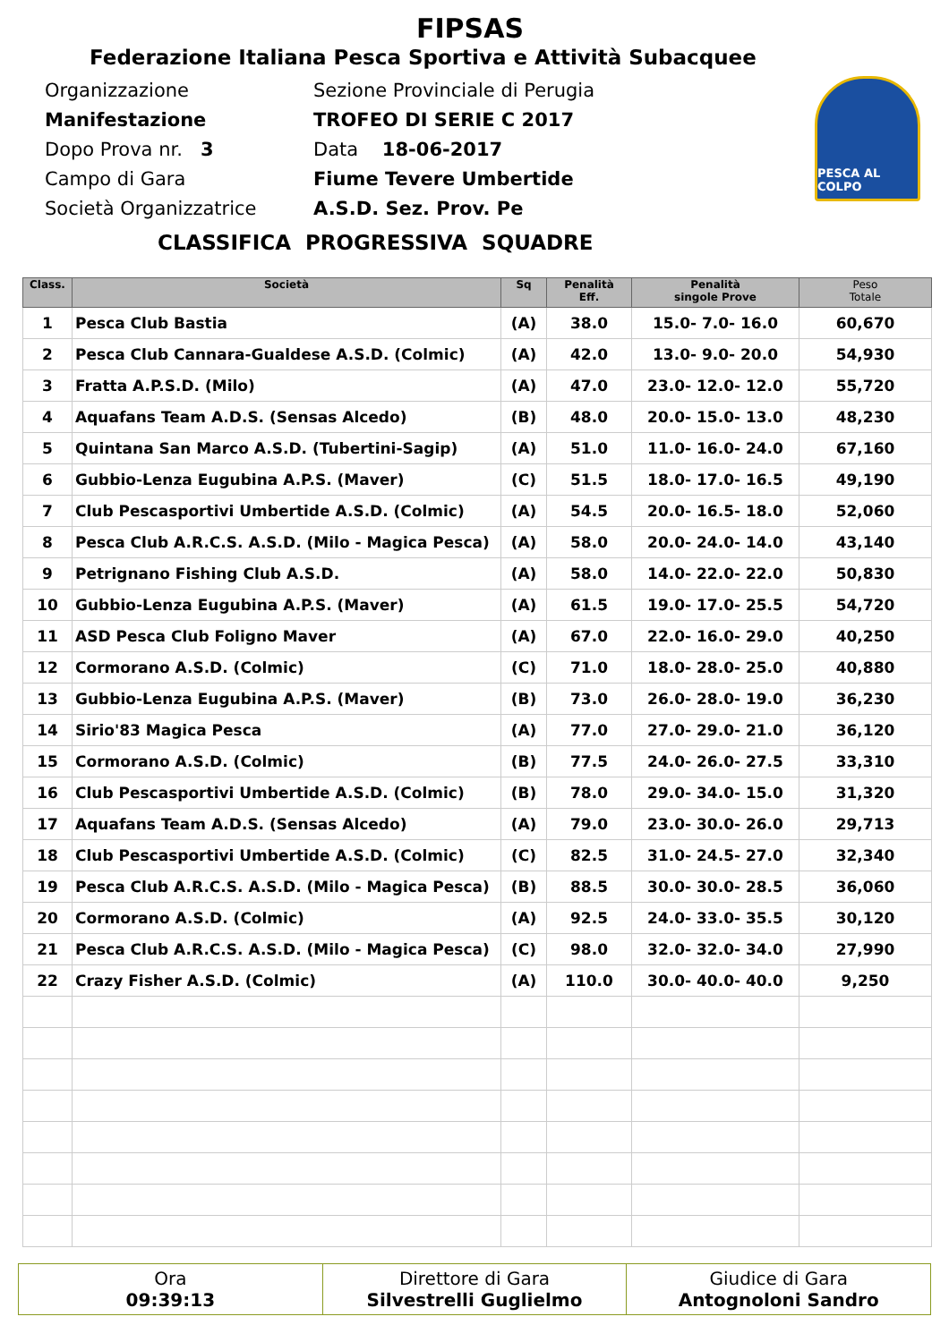FIPSAS
Federazione Italiana Pesca Sportiva e Attività Subacquee
Organizzazione
Manifestazione
Dopo Prova nr. 3
Campo di Gara
Società Organizzatrice
Sezione Provinciale di Perugia
TROFEO DI SERIE C 2017
Data 18-06-2017
Fiume Tevere Umbertide
A.S.D. Sez. Prov. Pe
PESCA AL COLPO
CLASSIFICA PROGRESSIVA SQUADRE
| Class. | Società | Sq | Penalità Eff. | Penalità singole Prove | Peso Totale |
| --- | --- | --- | --- | --- | --- |
| 1 | Pesca Club Bastia | (A) | 38.0 | 15.0- 7.0- 16.0 | 60,670 |
| 2 | Pesca Club Cannara-Gualdese A.S.D. (Colmic) | (A) | 42.0 | 13.0- 9.0- 20.0 | 54,930 |
| 3 | Fratta A.P.S.D. (Milo) | (A) | 47.0 | 23.0- 12.0- 12.0 | 55,720 |
| 4 | Aquafans Team A.D.S. (Sensas Alcedo) | (B) | 48.0 | 20.0- 15.0- 13.0 | 48,230 |
| 5 | Quintana San Marco A.S.D. (Tubertini-Sagip) | (A) | 51.0 | 11.0- 16.0- 24.0 | 67,160 |
| 6 | Gubbio-Lenza Eugubina A.P.S. (Maver) | (C) | 51.5 | 18.0- 17.0- 16.5 | 49,190 |
| 7 | Club Pescasportivi Umbertide A.S.D. (Colmic) | (A) | 54.5 | 20.0- 16.5- 18.0 | 52,060 |
| 8 | Pesca Club A.R.C.S. A.S.D. (Milo - Magica Pesca) | (A) | 58.0 | 20.0- 24.0- 14.0 | 43,140 |
| 9 | Petrignano Fishing Club A.S.D. | (A) | 58.0 | 14.0- 22.0- 22.0 | 50,830 |
| 10 | Gubbio-Lenza Eugubina A.P.S. (Maver) | (A) | 61.5 | 19.0- 17.0- 25.5 | 54,720 |
| 11 | ASD Pesca Club Foligno Maver | (A) | 67.0 | 22.0- 16.0- 29.0 | 40,250 |
| 12 | Cormorano A.S.D. (Colmic) | (C) | 71.0 | 18.0- 28.0- 25.0 | 40,880 |
| 13 | Gubbio-Lenza Eugubina A.P.S. (Maver) | (B) | 73.0 | 26.0- 28.0- 19.0 | 36,230 |
| 14 | Sirio'83 Magica Pesca | (A) | 77.0 | 27.0- 29.0- 21.0 | 36,120 |
| 15 | Cormorano A.S.D. (Colmic) | (B) | 77.5 | 24.0- 26.0- 27.5 | 33,310 |
| 16 | Club Pescasportivi Umbertide A.S.D. (Colmic) | (B) | 78.0 | 29.0- 34.0- 15.0 | 31,320 |
| 17 | Aquafans Team A.D.S. (Sensas Alcedo) | (A) | 79.0 | 23.0- 30.0- 26.0 | 29,713 |
| 18 | Club Pescasportivi Umbertide A.S.D. (Colmic) | (C) | 82.5 | 31.0- 24.5- 27.0 | 32,340 |
| 19 | Pesca Club A.R.C.S. A.S.D. (Milo - Magica Pesca) | (B) | 88.5 | 30.0- 30.0- 28.5 | 36,060 |
| 20 | Cormorano A.S.D. (Colmic) | (A) | 92.5 | 24.0- 33.0- 35.5 | 30,120 |
| 21 | Pesca Club A.R.C.S. A.S.D. (Milo - Magica Pesca) | (C) | 98.0 | 32.0- 32.0- 34.0 | 27,990 |
| 22 | Crazy Fisher A.S.D. (Colmic) | (A) | 110.0 | 30.0- 40.0- 40.0 | 9,250 |
Ora
09:39:13
Direttore di Gara
Silvestrelli Guglielmo
Giudice di Gara
Antognoloni Sandro